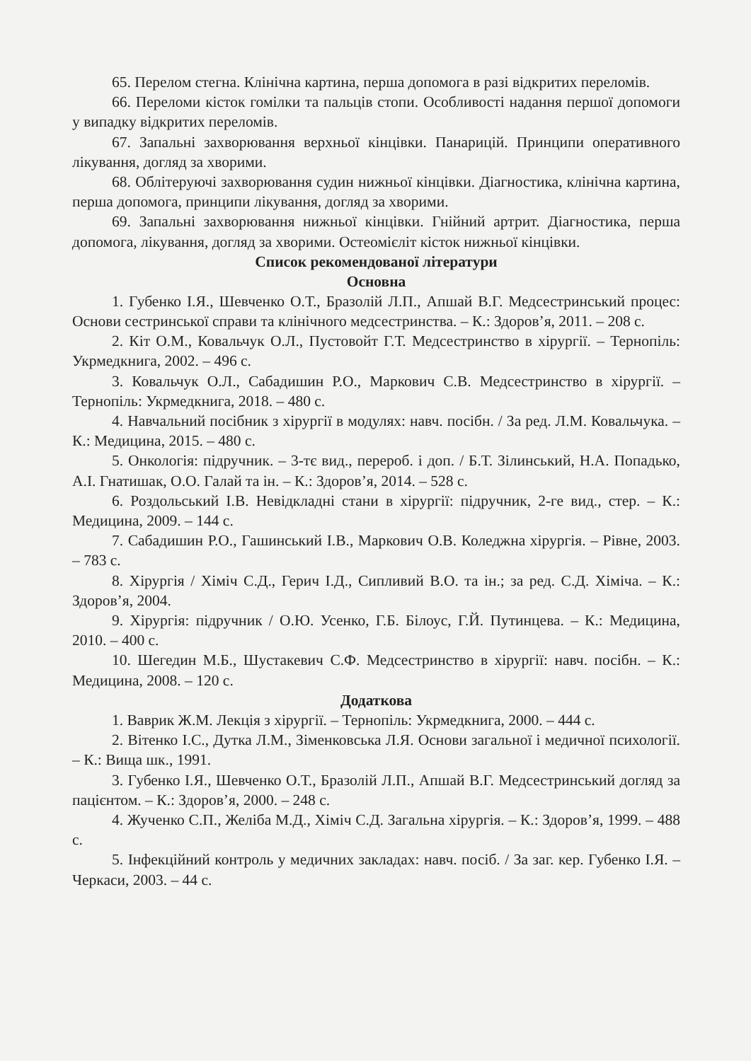65. Перелом стегна. Клінічна картина, перша допомога в разі відкритих переломів.
66. Переломи кісток гомілки та пальців стопи. Особливості надання першої допомоги у випадку відкритих переломів.
67. Запальні захворювання верхньої кінцівки. Панарицій. Принципи оперативного лікування, догляд за хворими.
68. Облітеруючі захворювання судин нижньої кінцівки. Діагностика, клінічна картина, перша допомога, принципи лікування, догляд за хворими.
69. Запальні захворювання нижньої кінцівки. Гнійний артрит. Діагностика, перша допомога, лікування, догляд за хворими. Остеомієліт кісток нижньої кінцівки.
Список рекомендованої літератури
Основна
1. Губенко І.Я., Шевченко О.Т., Бразолій Л.П., Апшай В.Г. Медсестринський процес: Основи сестринської справи та клінічного медсестринства. – К.: Здоров’я, 2011. – 208 с.
2. Кіт О.М., Ковальчук О.Л., Пустовойт Г.Т. Медсестринство в хірургії. – Тернопіль: Укрмедкнига, 2002. – 496 с.
3. Ковальчук О.Л., Сабадишин Р.О., Маркович С.В. Медсестринство в хірургії. – Тернопіль: Укрмедкнига, 2018. – 480 с.
4. Навчальний посібник з хірургії в модулях: навч. посібн. / За ред. Л.М. Ковальчука. – К.: Медицина, 2015. – 480 с.
5. Онкологія: підручник. – 3-тє вид., перероб. і доп. / Б.Т. Зілинський, Н.А. Попадько, А.І. Гнатишак, О.О. Галай та ін. – К.: Здоров’я, 2014. – 528 с.
6. Роздольський І.В. Невідкладні стани в хірургії: підручник, 2-ге вид., стер. – К.: Медицина, 2009. – 144 с.
7. Сабадишин Р.О., Гашинський І.В., Маркович О.В. Коледжна хірургія. – Рівне, 2003. – 783 с.
8. Хірургія / Хіміч С.Д., Герич І.Д., Сипливий В.О. та ін.; за ред. С.Д. Хіміча. – К.: Здоров’я, 2004.
9. Хірургія: підручник / О.Ю. Усенко, Г.Б. Білоус, Г.Й. Путинцева. – К.: Медицина, 2010. – 400 с.
10. Шегедин М.Б., Шустакевич С.Ф. Медсестринство в хірургії: навч. посібн. – К.: Медицина, 2008. – 120 с.
Додаткова
1. Ваврик Ж.М. Лекція з хірургії. – Тернопіль: Укрмедкнига, 2000. – 444 с.
2. Вітенко І.С., Дутка Л.М., Зіменковська Л.Я. Основи загальної і медичної психології. – К.: Вища шк., 1991.
3. Губенко І.Я., Шевченко О.Т., Бразолій Л.П., Апшай В.Г. Медсестринський догляд за пацієнтом. – К.: Здоров’я, 2000. – 248 с.
4. Жученко С.П., Желіба М.Д., Хіміч С.Д. Загальна хірургія. – К.: Здоров’я, 1999. – 488 с.
5. Інфекційний контроль у медичних закладах: навч. посіб. / За заг. кер. Губенко І.Я. – Черкаси, 2003. – 44 с.